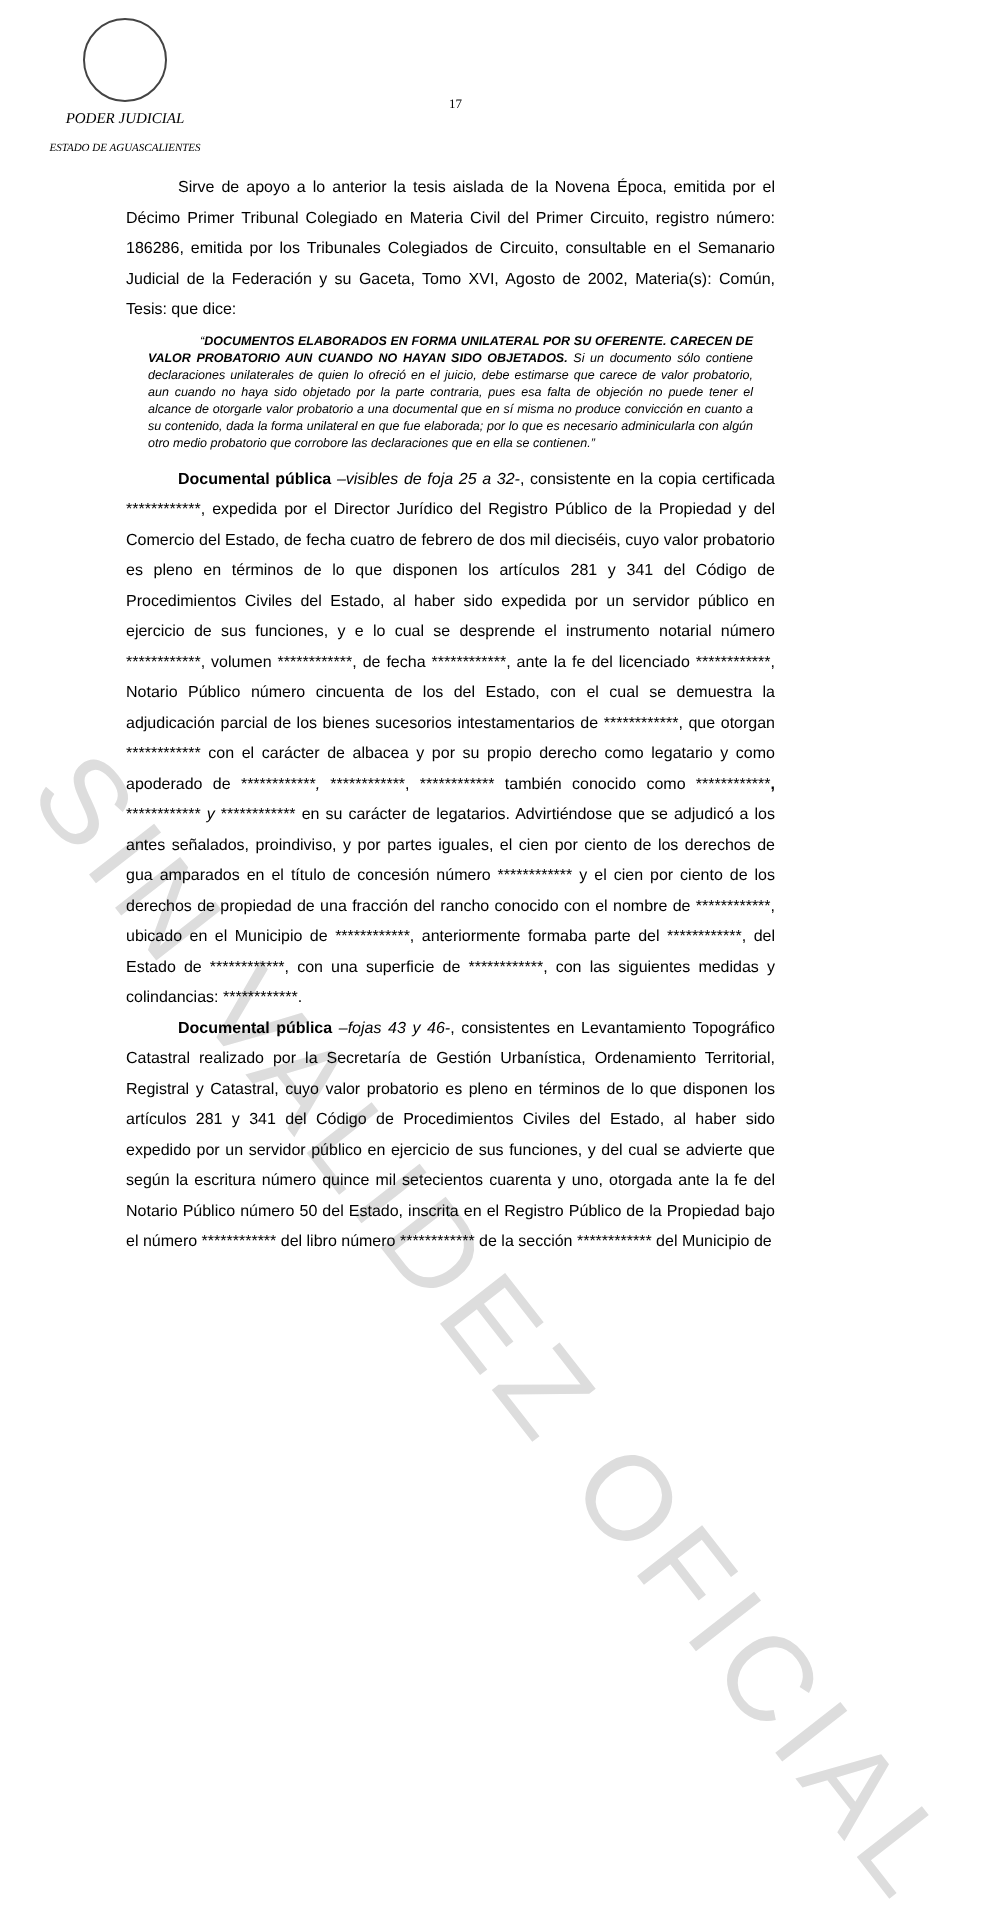SIN VALIDEZ OFICIAL
PODER JUDICIAL
ESTADO DE AGUASCALIENTES
17
Sirve de apoyo a lo anterior la tesis aislada de la Novena Época, emitida por el Décimo Primer Tribunal Colegiado en Materia Civil del Primer Circuito, registro número: 186286, emitida por los Tribunales Colegiados de Circuito, consultable en el Semanario Judicial de la Federación y su Gaceta, Tomo XVI, Agosto de 2002, Materia(s): Común, Tesis: que dice:
“DOCUMENTOS ELABORADOS EN FORMA UNILATERAL POR SU OFERENTE. CARECEN DE VALOR PROBATORIO AUN CUANDO NO HAYAN SIDO OBJETADOS. Si un documento sólo contiene declaraciones unilaterales de quien lo ofreció en el juicio, debe estimarse que carece de valor probatorio, aun cuando no haya sido objetado por la parte contraria, pues esa falta de objeción no puede tener el alcance de otorgarle valor probatorio a una documental que en sí misma no produce convicción en cuanto a su contenido, dada la forma unilateral en que fue elaborada; por lo que es necesario adminicularla con algún otro medio probatorio que corrobore las declaraciones que en ella se contienen.”
Documental pública –visibles de foja 25 a 32-, consistente en la copia certificada ************, expedida por el Director Jurídico del Registro Público de la Propiedad y del Comercio del Estado, de fecha cuatro de febrero de dos mil dieciséis, cuyo valor probatorio es pleno en términos de lo que disponen los artículos 281 y 341 del Código de Procedimientos Civiles del Estado, al haber sido expedida por un servidor público en ejercicio de sus funciones, y e lo cual se desprende el instrumento notarial número ************, volumen ************, de fecha ************, ante la fe del licenciado ************, Notario Público número cincuenta de los del Estado, con el cual se demuestra la adjudicación parcial de los bienes sucesorios intestamentarios de ************, que otorgan ************ con el carácter de albacea y por su propio derecho como legatario y como apoderado de ************, ************, ************ también conocido como ************, ************ y ************ en su carácter de legatarios. Advirtiéndose que se adjudicó a los antes señalados, proindiviso, y por partes iguales, el cien por ciento de los derechos de gua amparados en el título de concesión número ************ y el cien por ciento de los derechos de propiedad de una fracción del rancho conocido con el nombre de ************, ubicado en el Municipio de ************, anteriormente formaba parte del ************, del Estado de ************, con una superficie de ************, con las siguientes medidas y colindancias: ************.
Documental pública –fojas 43 y 46-, consistentes en Levantamiento Topográfico Catastral realizado por la Secretaría de Gestión Urbanística, Ordenamiento Territorial, Registral y Catastral, cuyo valor probatorio es pleno en términos de lo que disponen los artículos 281 y 341 del Código de Procedimientos Civiles del Estado, al haber sido expedido por un servidor público en ejercicio de sus funciones, y del cual se advierte que según la escritura número quince mil setecientos cuarenta y uno, otorgada ante la fe del Notario Público número 50 del Estado, inscrita en el Registro Público de la Propiedad bajo el número ************ del libro número ************ de la sección ************ del Municipio de